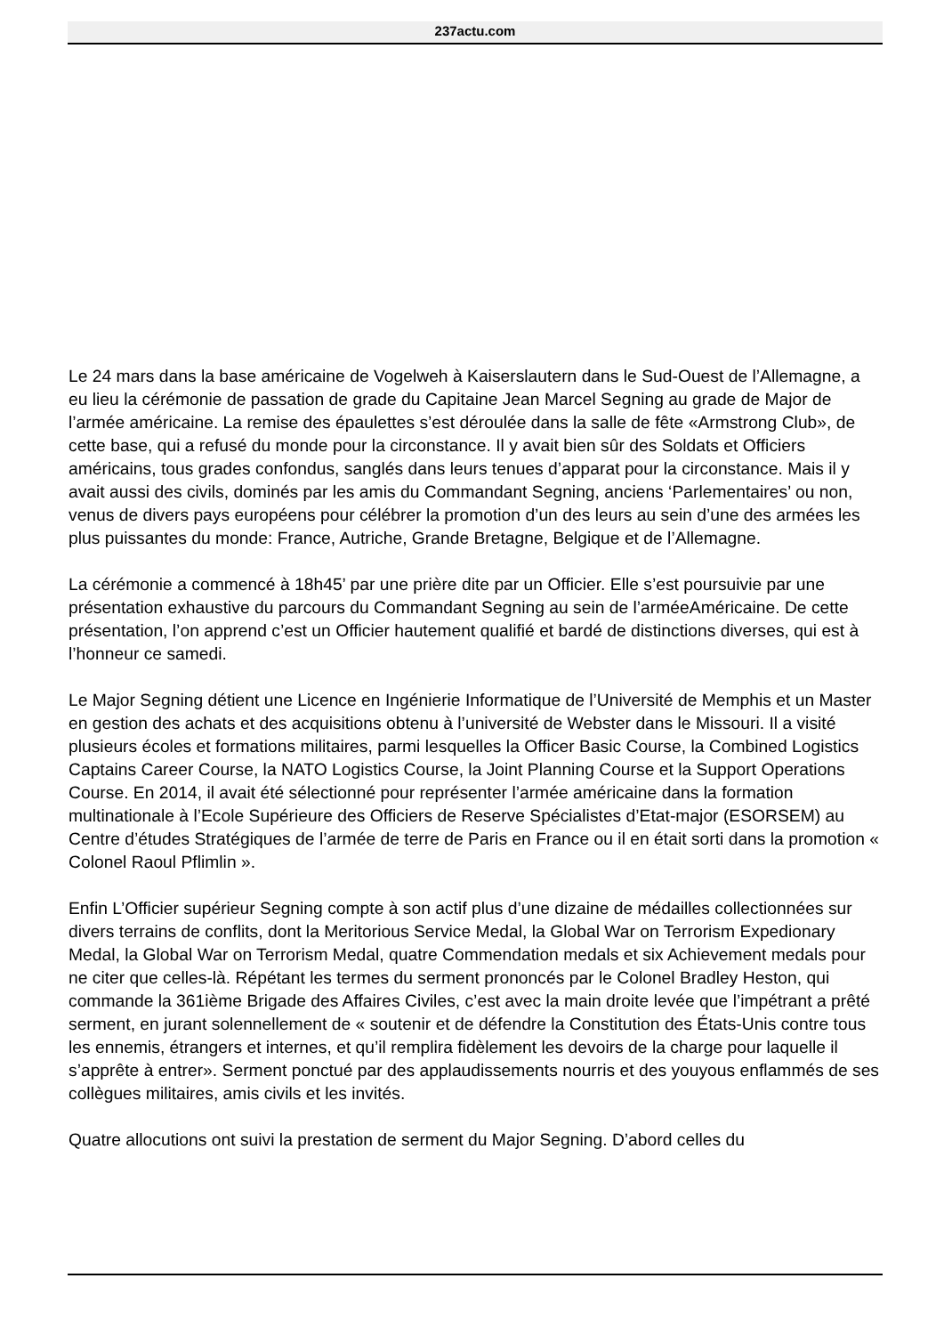237actu.com
Le 24 mars dans la base américaine de Vogelweh à Kaiserslautern dans le Sud-Ouest de l’Allemagne, a eu lieu la cérémonie de passation de grade du Capitaine Jean Marcel Segning au grade de Major de l’armée américaine. La remise des épaulettes s’est déroulée dans la salle de fête «Armstrong Club», de cette base, qui a refusé du monde pour la circonstance. Il y avait bien sûr des Soldats et Officiers américains, tous grades confondus, sanglés dans leurs tenues d’apparat pour la circonstance. Mais il y avait aussi des civils, dominés par les amis du Commandant Segning, anciens ‘Parlementaires’ ou non, venus de divers pays européens pour célébrer la promotion d’un des leurs au sein d’une des armées les plus puissantes du monde: France, Autriche, Grande Bretagne, Belgique et de l’Allemagne.
La cérémonie a commencé à 18h45’ par une prière dite par un Officier. Elle s’est poursuivie par une présentation exhaustive du parcours du Commandant Segning au sein de l’arméeAméricaine. De cette présentation, l’on apprend c’est un Officier hautement qualifié et bardé de distinctions diverses, qui est à l’honneur ce samedi.
Le Major Segning détient une Licence en Ingénierie Informatique de l’Université de Memphis et un Master en gestion des achats et des acquisitions obtenu à l’université de Webster dans le Missouri. Il a visité plusieurs écoles et formations militaires, parmi lesquelles la Officer Basic Course, la Combined Logistics Captains Career Course, la NATO Logistics Course, la Joint Planning Course et la Support Operations Course. En 2014, il avait été sélectionné pour représenter l’armée américaine dans la formation multinationale à l’Ecole Supérieure des Officiers de Reserve Spécialistes d’Etat-major (ESORSEM) au Centre d’études Stratégiques de l’armée de terre de Paris en France ou il en était sorti dans la promotion « Colonel Raoul Pflimlin ».
Enfin L’Officier supérieur Segning compte à son actif plus d’une dizaine de médailles collectionnées sur divers terrains de conflits, dont la Meritorious Service Medal, la Global War on Terrorism Expedionary Medal, la Global War on Terrorism Medal, quatre Commendation medals et six Achievement medals pour ne citer que celles-là. Répétant les termes du serment prononcés par le Colonel Bradley Heston, qui commande la 361ième Brigade des Affaires Civiles, c’est avec la main droite levée que l’impétrant a prêté serment, en jurant solennellement de « soutenir et de défendre la Constitution des États-Unis contre tous les ennemis, étrangers et internes, et qu’il remplira fidèlement les devoirs de la charge pour laquelle il s’apprête à entrer». Serment ponctué par des applaudissements nourris et des youyous enflammés de ses collègues militaires, amis civils et les invités.
Quatre allocutions ont suivi la prestation de serment du Major Segning. D’abord celles du